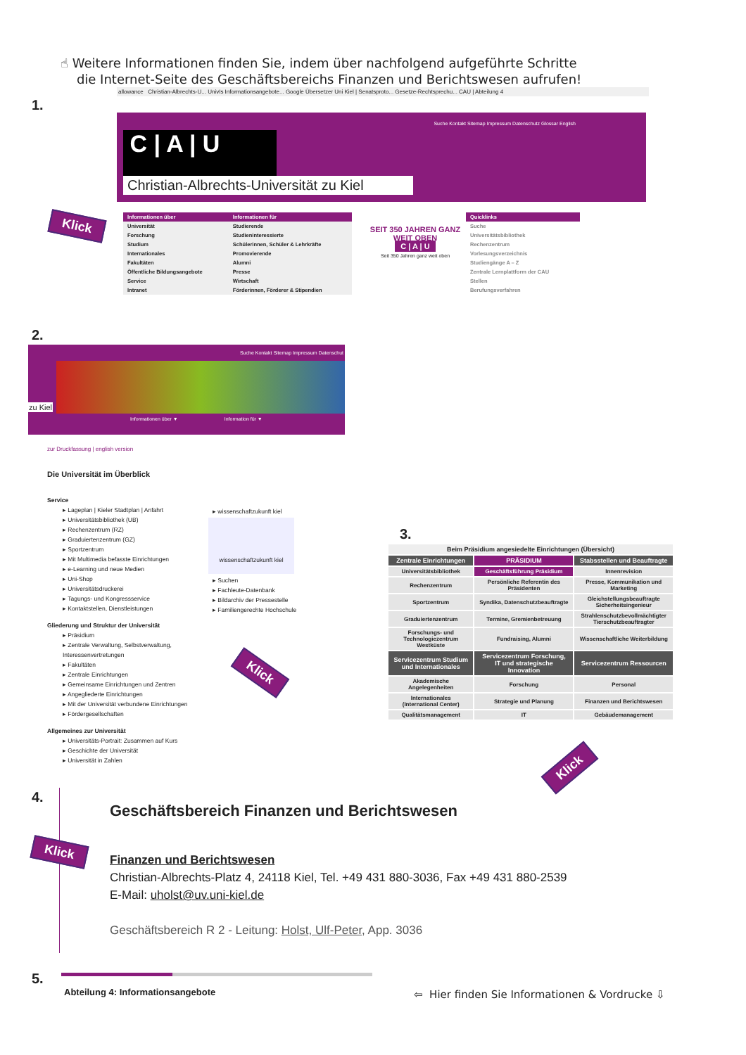☝ Weitere Informationen finden Sie, indem über nachfolgend aufgeführte Schritte
die Internet-Seite des Geschäftsbereichs Finanzen und Berichtswesen aufrufen!
1.
allowance Christian-Albrechts-U... UnivIs Informationsangebote... Google Übersetzer Uni Kiel | Senatsproto... Gesetze-Rechtsprechu... CAU | Abteilung 4
Suche Kontakt Sitemap Impressum Datenschutz Glossar English
C | A | U
Christian-Albrechts-Universität zu Kiel
Klick
| Informationen über | Informationen für |
| --- | --- |
| Universität | Studierende |
| Forschung | Studieninteressierte |
| Studium | Schülerinnen, Schüler & Lehrkräfte |
| Internationales | Promovierende |
| Fakultäten | Alumni |
| Öffentliche Bildungsangebote | Presse |
| Service | Wirtschaft |
| Intranet | Förderinnen, Förderer & Stipendien |
SEIT 350 JAHREN GANZ WEIT OBEN
C | A | U
Seit 350 Jahren ganz weit oben
| Quicklinks |
| --- |
| Suche |
| Universitätsbibliothek |
| Rechenzentrum |
| Vorlesungsverzeichnis |
| Studiengänge A – Z |
| Zentrale Lernplattform der CAU |
| Stellen |
| Berufungsverfahren |
2.
Suche Kontakt Sitemap Impressum Datenschut
zu Kiel
Informationen über ▼ Information für ▼
zur Druckfassung | english version
Die Universität im Überblick
Service
▸ Lageplan | Kieler Stadtplan | Anfahrt
▸ Universitätsbibliothek (UB)
▸ Rechenzentrum (RZ)
▸ Graduiertenzentrum (GZ)
▸ Sportzentrum
▸ Mit Multimedia befasste Einrichtungen
▸ e-Learning und neue Medien
▸ Uni-Shop
▸ Universitätsdruckerei
▸ Tagungs- und Kongressservice
▸ Kontaktstellen, Dienstleistungen
Gliederung und Struktur der Universität
▸ Präsidium
▸ Zentrale Verwaltung, Selbstverwaltung, Interessenvertretungen
▸ Fakultäten
▸ Zentrale Einrichtungen
▸ Gemeinsame Einrichtungen und Zentren
▸ Angegliederte Einrichtungen
▸ Mit der Universität verbundene Einrichtungen
▸ Fördergesellschaften
Allgemeines zur Universität
▸ Universitäts-Portrait: Zusammen auf Kurs
▸ Geschichte der Universität
▸ Universität in Zahlen
▸ wissenschaftzukunft kiel
wissenschaftzukunft kiel
▸ Suchen
▸ Fachleute-Datenbank
▸ Bildarchiv der Pressestelle
▸ Familiengerechte Hochschule
Klick
3.
| Beim Präsidium angesiedelte Einrichtungen (Übersicht) | | |
| Zentrale Einrichtungen | PRÄSIDIUM | Stabsstellen und Beauftragte |
| Universitätsbibliothek | Geschäftsführung Präsidium | Innenrevision |
| Rechenzentrum | Persönliche Referentin des Präsidenten | Presse, Kommunikation und Marketing |
| Sportzentrum | Syndika, Datenschutzbeauftragte | Gleichstellungsbeauftragte Sicherheitsingenieur |
| Graduiertenzentrum | Termine, Gremienbetreuung | Strahlenschutzbevollmächtigter Tierschutzbeauftragter |
| Forschungs- und Technologiezentrum Westküste | Fundraising, Alumni | Wissenschaftliche Weiterbildung |
| Servicezentrum Studium und Internationales | Servicezentrum Forschung, IT und strategische Innovation | Servicezentrum Ressourcen |
| Akademische Angelegenheiten | Forschung | Personal |
| Internationales (International Center) | Strategie und Planung | Finanzen und Berichtswesen |
| Qualitätsmanagement | IT | Gebäudemanagement |
Klick
4.
Geschäftsbereich Finanzen und Berichtswesen
Klick
Finanzen und Berichtswesen
Christian-Albrechts-Platz 4, 24118 Kiel, Tel. +49 431 880-3036, Fax +49 431 880-2539
E-Mail: uholst@uv.uni-kiel.de
Geschäftsbereich R 2 - Leitung: Holst, Ulf-Peter, App. 3036
5.
Abteilung 4: Informationsangebote
⇦ Hier finden Sie Informationen & Vordrucke ⇩